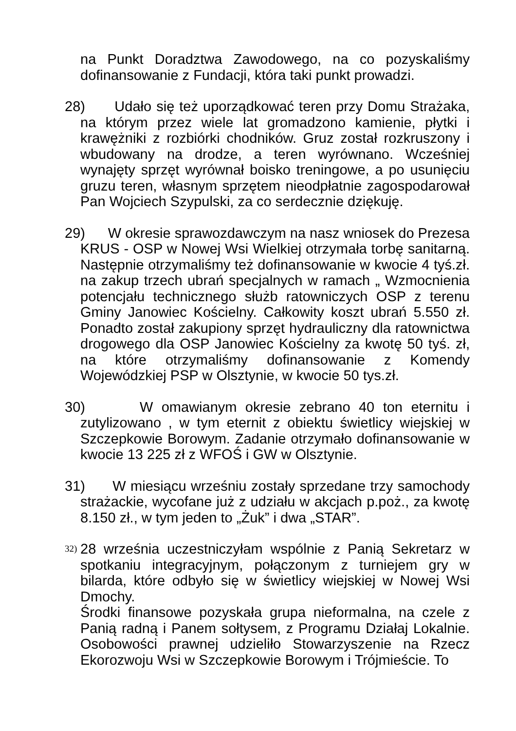na Punkt Doradztwa Zawodowego, na co pozyskaliśmy dofinansowanie z Fundacji, która taki punkt prowadzi.
28)
Udało się też uporządkować teren przy Domu Strażaka, na którym przez wiele lat gromadzono kamienie, płytki i krawężniki z rozbiórki chodników. Gruz został rozkruszony i wbudowany na drodze, a teren wyrównano. Wcześniej wynajęty sprzęt wyrównał boisko treningowe, a po usunięciu gruzu teren, własnym sprzętem nieodpłatnie zagospodarował Pan Wojciech Szypulski, za co serdecznie dziękuję.
29)
W okresie sprawozdawczym na nasz wniosek do Prezesa KRUS - OSP w Nowej Wsi Wielkiej otrzymała torbę sanitarną. Następnie otrzymaliśmy też dofinansowanie w kwocie 4 tyś.zł. na zakup trzech ubrań specjalnych w ramach „ Wzmocnienia potencjału technicznego służb ratowniczych OSP z terenu Gminy Janowiec Kościelny. Całkowity koszt ubrań 5.550 zł. Ponadto został zakupiony sprzęt hydrauliczny dla ratownictwa drogowego dla OSP Janowiec Kościelny za kwotę 50 tyś. zł, na które otrzymaliśmy dofinansowanie z Komendy Wojewódzkiej PSP w Olsztynie, w kwocie 50 tys.zł.
30)
W omawianym okresie zebrano 40 ton eternitu i zutylizowano , w tym eternit z obiektu świetlicy wiejskiej w Szczepkowie Borowym. Zadanie otrzymało dofinansowanie w kwocie 13 225 zł z WFOŚ i GW w Olsztynie.
31)
W miesiącu wrześniu zostały sprzedane trzy samochody strażackie, wycofane już z udziału w akcjach p.poż., za kwotę 8.150 zł., w tym jeden to „Żuk” i dwa „STAR”.
32)
28 września uczestniczyłam wspólnie z Panią Sekretarz w spotkaniu integracyjnym, połączonym z turniejem gry w bilarda, które odbyło się w świetlicy wiejskiej w Nowej Wsi Dmochy.
Środki finansowe pozyskała grupa nieformalna, na czele z Panią radną i Panem sołtysem, z Programu Działaj Lokalnie. Osobowości prawnej udzieliło Stowarzyszenie na Rzecz Ekorozwoju Wsi w Szczepkowie Borowym i Trójmieście. To